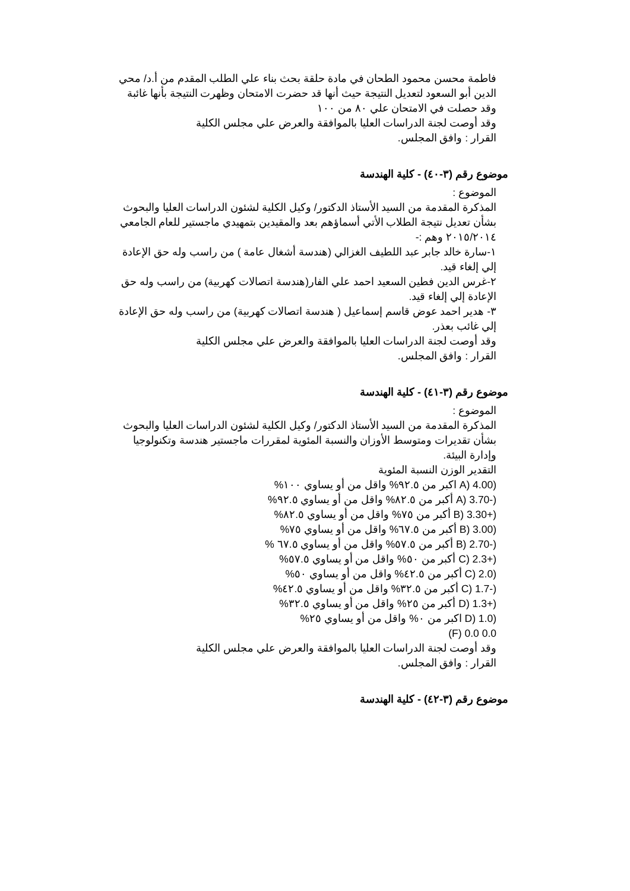فاطمة محسن محمود الطحان في مادة حلقة بحث بناء علي الطلب المقدم من أ.د/ محي الدين أبو السعود لتعديل النتيجة حيث أنها قد حضرت الامتحان وظهرت النتيجة بأنها غائبة وقد حصلت في الامتحان علي ٨٠ من ١٠٠
وقد أوصت لجنة الدراسات العليا بالموافقة والعرض علي مجلس الكلية
القرار : وافق المجلس.
موضوع رقم (٣-٤٠) - كلية الهندسة
الموضوع :
المذكرة المقدمة من السيد الأستاذ الدكتور/ وكيل الكلية لشئون الدراسات العليا والبحوث بشأن تعديل نتيجة الطلاب الأتي أسماؤهم بعد والمقيدين بتمهيدي ماجستير للعام الجامعي ٢٠١٥/٢٠١٤ وهم :-
١-سارة خالد جابر عبد اللطيف الغزالي (هندسة أشغال عامة ) من راسب وله حق الإعادة إلي إلغاء قيد.
٢-غرس الدين فطين السعيد احمد علي الفار(هندسة اتصالات كهربية) من راسب وله حق الإعادة إلي إلغاء قيد.
٣- هدير احمد عوض قاسم إسماعيل ( هندسة اتصالات كهربية) من راسب وله حق الإعادة إلي غائب بعذر.
وقد أوصت لجنة الدراسات العليا بالموافقة والعرض علي مجلس الكلية
القرار : وافق المجلس.
موضوع رقم (٣-٤١) - كلية الهندسة
الموضوع :
المذكرة المقدمة من السيد الأستاذ الدكتور/ وكيل الكلية لشئون الدراسات العليا والبحوث بشأن تقديرات ومتوسط الأوزان والنسبة المئوية لمقررات ماجستير هندسة وتكنولوجيا وإدارة البيئة.
التقدير الوزن النسبة المئوية
(4.00 (A اكبر من ٩٢.٥% واقل من أو يساوي ١٠٠%
(-3.70 (A أكبر من ٨٢.٥% واقل من أو يساوي ٩٢.٥%
(+3.30 (B أكبر من ٧٥% واقل من أو يساوي ٨٢.٥%
(3.00 (B أكبر من ٦٧.٥% واقل من أو يساوي ٧٥%
(-2.70 (B أكبر من ٥٧.٥% واقل من أو يساوي ٦٧.٥ %
(+2.3 (C أكبر من ٥٠% واقل من أو يساوي ٥٧.٥%
(2.0 (C أكبر من ٤٢.٥% واقل من أو يساوي ٥٠%
(-1.7 (C أكبر من ٣٢.٥% واقل من أو يساوي ٤٢.٥%
(+1.3 (D أكبر من ٢٥% واقل من أو يساوي ٣٢.٥%
(1.0 (D اكبر من ٠% واقل من أو يساوي ٢٥%
F) 0.0 0.0)
وقد أوصت لجنة الدراسات العليا بالموافقة والعرض علي مجلس الكلية
القرار : وافق المجلس.
موضوع رقم (٣-٤٢) - كلية الهندسة